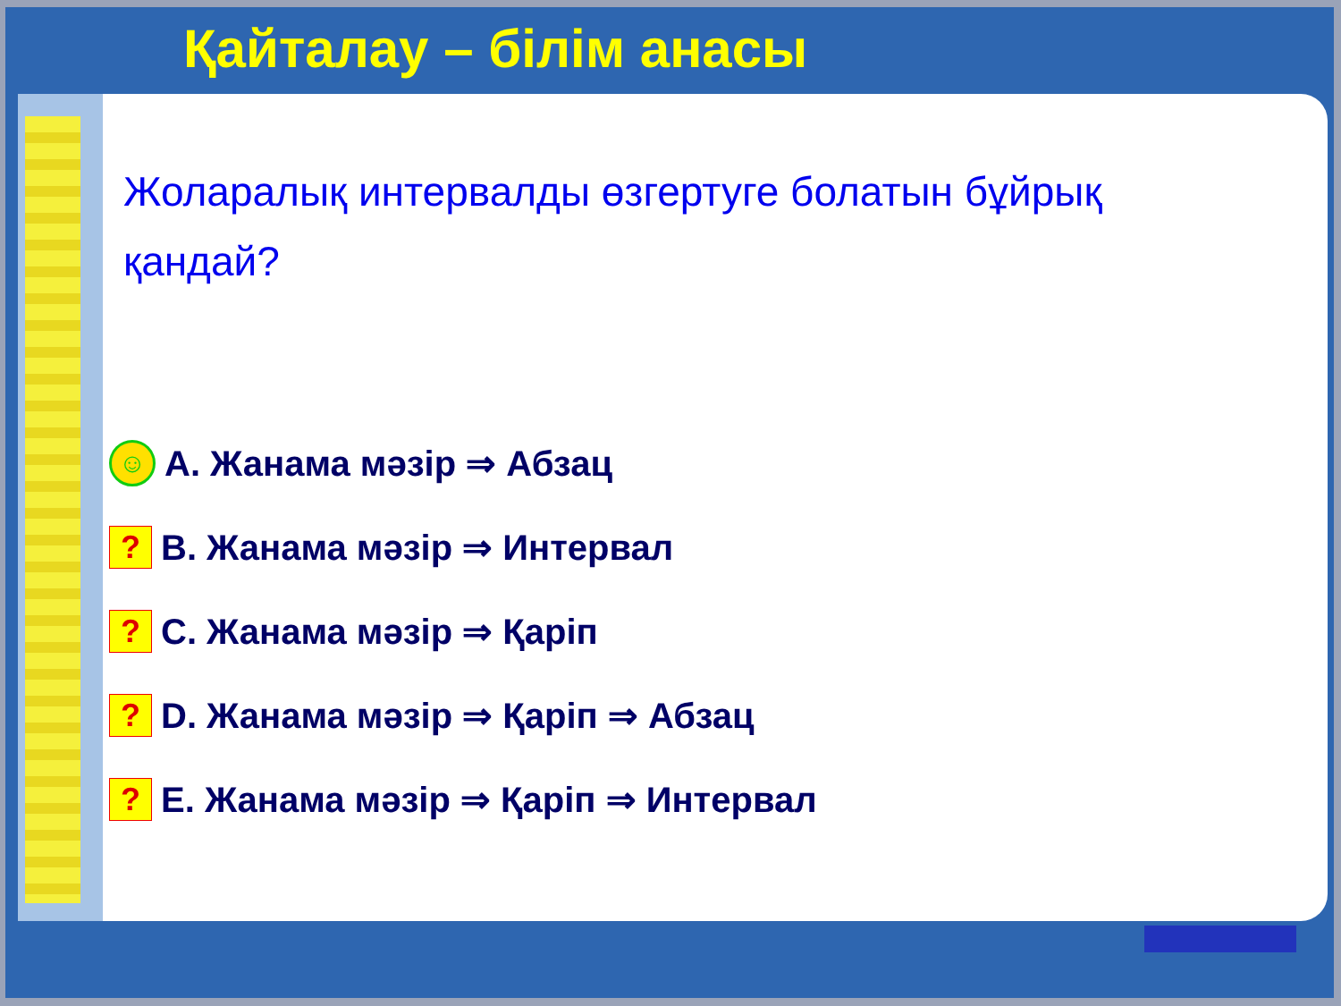Қайталау – білім анасы
Жоларалық интервалды өзгертуге болатын бұйрық қандай?
☺ A. Жанама мәзір ⇒ Абзац
? B. Жанама мәзір ⇒ Интервал
? C. Жанама мәзір ⇒ Қаріп
? D. Жанама мәзір ⇒ Қаріп ⇒ Абзац
? E. Жанама мәзір ⇒ Қаріп ⇒ Интервал